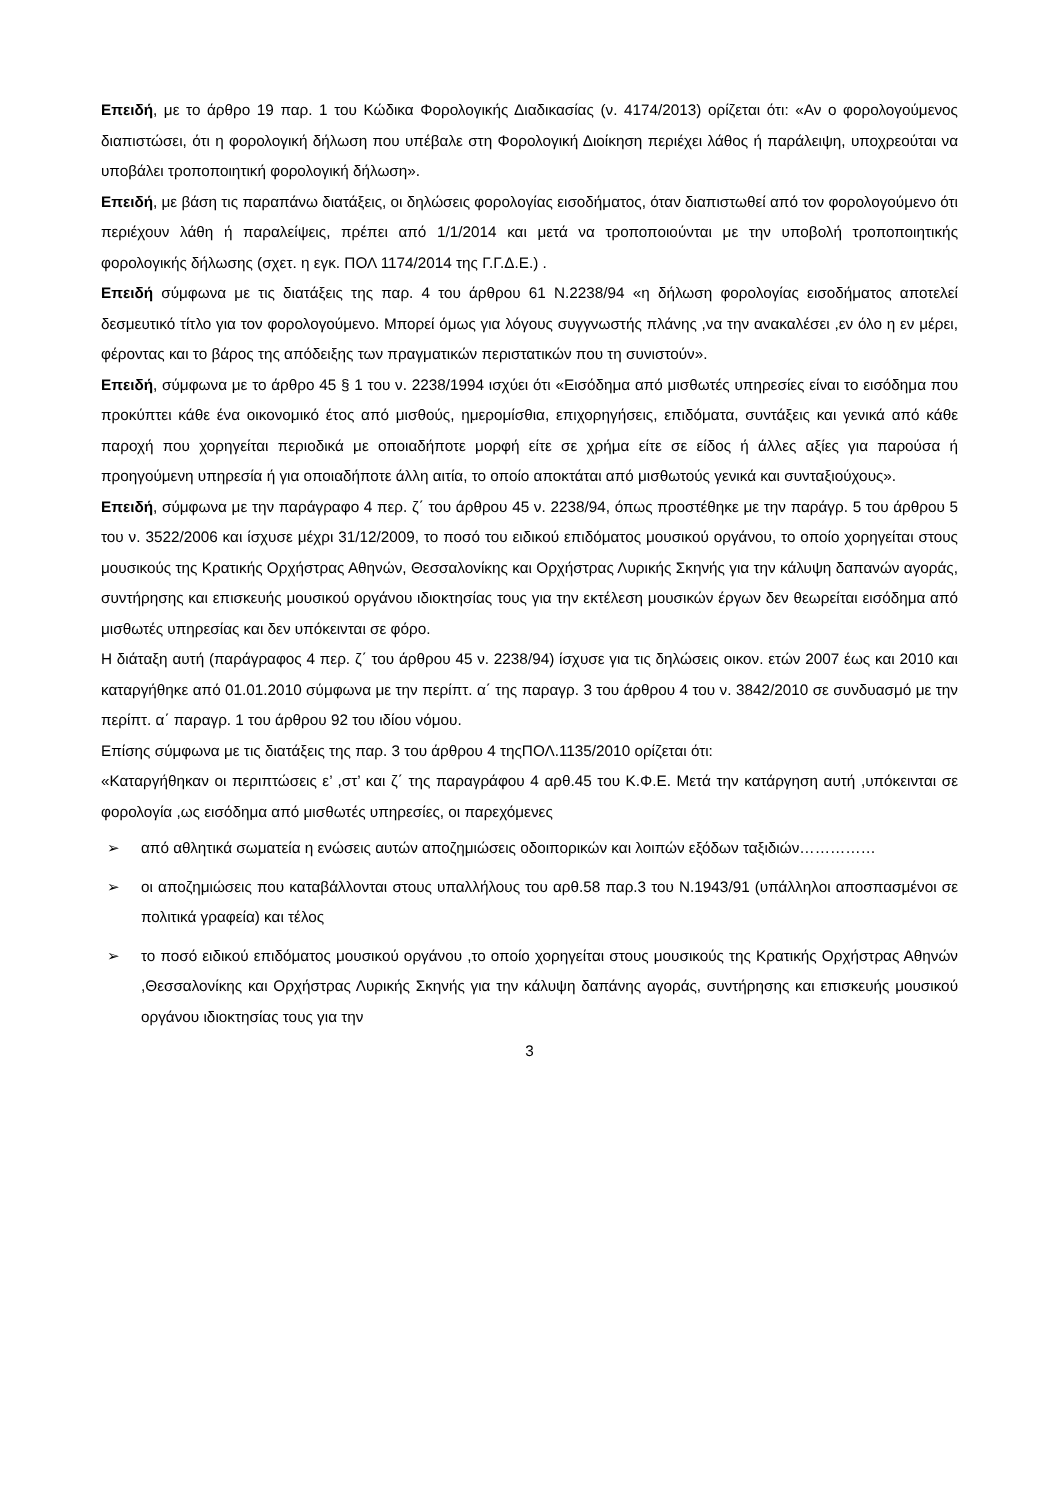Επειδή, με το άρθρο 19 παρ. 1 του Κώδικα Φορολογικής Διαδικασίας (ν. 4174/2013) ορίζεται ότι: «Αν ο φορολογούμενος διαπιστώσει, ότι η φορολογική δήλωση που υπέβαλε στη Φορολογική Διοίκηση περιέχει λάθος ή παράλειψη, υποχρεούται να υποβάλει τροποποιητική φορολογική δήλωση».
Επειδή, με βάση τις παραπάνω διατάξεις, οι δηλώσεις φορολογίας εισοδήματος, όταν διαπιστωθεί από τον φορολογούμενο ότι περιέχουν λάθη ή παραλείψεις, πρέπει από 1/1/2014 και μετά να τροποποιούνται με την υποβολή τροποποιητικής φορολογικής δήλωσης (σχετ. η εγκ. ΠΟΛ 1174/2014 της Γ.Γ.Δ.Ε.) .
Επειδή σύμφωνα με τις διατάξεις της παρ. 4 του άρθρου 61 Ν.2238/94 «η δήλωση φορολογίας εισοδήματος αποτελεί δεσμευτικό τίτλο για τον φορολογούμενο. Μπορεί όμως για λόγους συγγνωστής πλάνης ,να την ανακαλέσει ,εν όλο η εν μέρει, φέροντας και το βάρος της απόδειξης των πραγματικών περιστατικών που τη συνιστούν».
Επειδή, σύμφωνα με το άρθρο 45 § 1 του ν. 2238/1994 ισχύει ότι «Εισόδημα από μισθωτές υπηρεσίες είναι το εισόδημα που προκύπτει κάθε ένα οικονομικό έτος από μισθούς, ημερομίσθια, επιχορηγήσεις, επιδόματα, συντάξεις και γενικά από κάθε παροχή που χορηγείται περιοδικά με οποιαδήποτε μορφή είτε σε χρήμα είτε σε είδος ή άλλες αξίες για παρούσα ή προηγούμενη υπηρεσία ή για οποιαδήποτε άλλη αιτία, το οποίο αποκτάται από μισθωτούς γενικά και συνταξιούχους».
Επειδή, σύμφωνα με την παράγραφο 4 περ. ζ΄ του άρθρου 45 ν. 2238/94, όπως προστέθηκε με την παράγρ. 5 του άρθρου 5 του ν. 3522/2006 και ίσχυσε μέχρι 31/12/2009, το ποσό του ειδικού επιδόματος μουσικού οργάνου, το οποίο χορηγείται στους μουσικούς της Κρατικής Ορχήστρας Αθηνών, Θεσσαλονίκης και Ορχήστρας Λυρικής Σκηνής για την κάλυψη δαπανών αγοράς, συντήρησης και επισκευής μουσικού οργάνου ιδιοκτησίας τους για την εκτέλεση μουσικών έργων δεν θεωρείται εισόδημα από μισθωτές υπηρεσίας και δεν υπόκεινται σε φόρο.
Η διάταξη αυτή (παράγραφος 4 περ. ζ΄ του άρθρου 45 ν. 2238/94) ίσχυσε για τις δηλώσεις οικον. ετών 2007 έως και 2010 και καταργήθηκε από 01.01.2010 σύμφωνα με την περίπτ. α΄ της παραγρ. 3 του άρθρου 4 του ν. 3842/2010 σε συνδυασμό με την περίπτ. α΄ παραγρ. 1 του άρθρου 92 του ιδίου νόμου.
Επίσης σύμφωνα με τις διατάξεις της παρ. 3 του άρθρου 4 τηςΠΟΛ.1135/2010 ορίζεται ότι:
«Καταργήθηκαν οι περιπτώσεις ε’ ,στ’ και ζ΄ της παραγράφου 4 αρθ.45 του Κ.Φ.Ε. Μετά την κατάργηση αυτή ,υπόκεινται σε φορολογία ,ως εισόδημα από μισθωτές υπηρεσίες, οι παρεχόμενες
➢ από αθλητικά σωματεία η ενώσεις αυτών αποζημιώσεις οδοιπορικών και λοιπών εξόδων ταξιδιών……………
➢ οι αποζημιώσεις που καταβάλλονται στους υπαλλήλους του αρθ.58 παρ.3 του Ν.1943/91 (υπάλληλοι αποσπασμένοι σε πολιτικά γραφεία) και τέλος
➢ το ποσό ειδικού επιδόματος μουσικού οργάνου ,το οποίο χορηγείται στους μουσικούς της Κρατικής Ορχήστρας Αθηνών ,Θεσσαλονίκης και Ορχήστρας Λυρικής Σκηνής για την κάλυψη δαπάνης αγοράς, συντήρησης και επισκευής μουσικού οργάνου ιδιοκτησίας τους για την
3